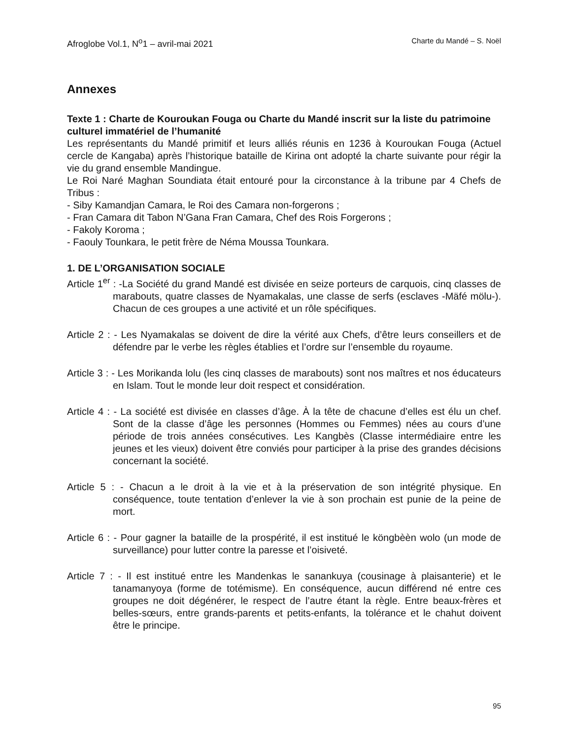Afroglobe Vol.1, N<sup>o</sup>1 – avril-mai 2021 Charte du Mandé – S. Noël
Annexes
Texte 1 : Charte de Kouroukan Fouga ou Charte du Mandé inscrit sur la liste du patrimoine culturel immatériel de l’humanité
Les représentants du Mandé primitif et leurs alliés réunis en 1236 à Kouroukan Fouga (Actuel cercle de Kangaba) après l’historique bataille de Kirina ont adopté la charte suivante pour régir la vie du grand ensemble Mandingue.
Le Roi Naré Maghan Soundiata était entouré pour la circonstance à la tribune par 4 Chefs de Tribus :
- Siby Kamandjan Camara, le Roi des Camara non-forgerons ;
- Fran Camara dit Tabon N’Gana Fran Camara, Chef des Rois Forgerons ;
- Fakoly Koroma ;
- Faouly Tounkara, le petit frère de Néma Moussa Tounkara.
1. DE L’ORGANISATION SOCIALE
Article 1<sup>er</sup> : -La Société du grand Mandé est divisée en seize porteurs de carquois, cinq classes de marabouts, quatre classes de Nyamakalas, une classe de serfs (esclaves -Mäfé mölu-). Chacun de ces groupes a une activité et un rôle spécifiques.
Article 2 : - Les Nyamakalas se doivent de dire la vérité aux Chefs, d’être leurs conseillers et de défendre par le verbe les règles établies et l’ordre sur l’ensemble du royaume.
Article 3 : - Les Morikanda lolu (les cinq classes de marabouts) sont nos maîtres et nos éducateurs en Islam. Tout le monde leur doit respect et considération.
Article 4 : - La société est divisée en classes d’âge. À la tête de chacune d’elles est élu un chef. Sont de la classe d’âge les personnes (Hommes ou Femmes) nées au cours d’une période de trois années consécutives. Les Kangbès (Classe intermédiaire entre les jeunes et les vieux) doivent être conviés pour participer à la prise des grandes décisions concernant la société.
Article 5 : - Chacun a le droit à la vie et à la préservation de son intégrité physique. En conséquence, toute tentation d’enlever la vie à son prochain est punie de la peine de mort.
Article 6 : - Pour gagner la bataille de la prospérité, il est institué le köngbèèn wolo (un mode de surveillance) pour lutter contre la paresse et l’oisiveté.
Article 7 : - Il est institué entre les Mandenkas le sanankuya (cousinage à plaisanterie) et le tanamanyoya (forme de totémisme). En conséquence, aucun différend né entre ces groupes ne doit dégénérer, le respect de l’autre étant la règle. Entre beaux-frères et belles-sœurs, entre grands-parents et petits-enfants, la tolérance et le chahut doivent être le principe.
95